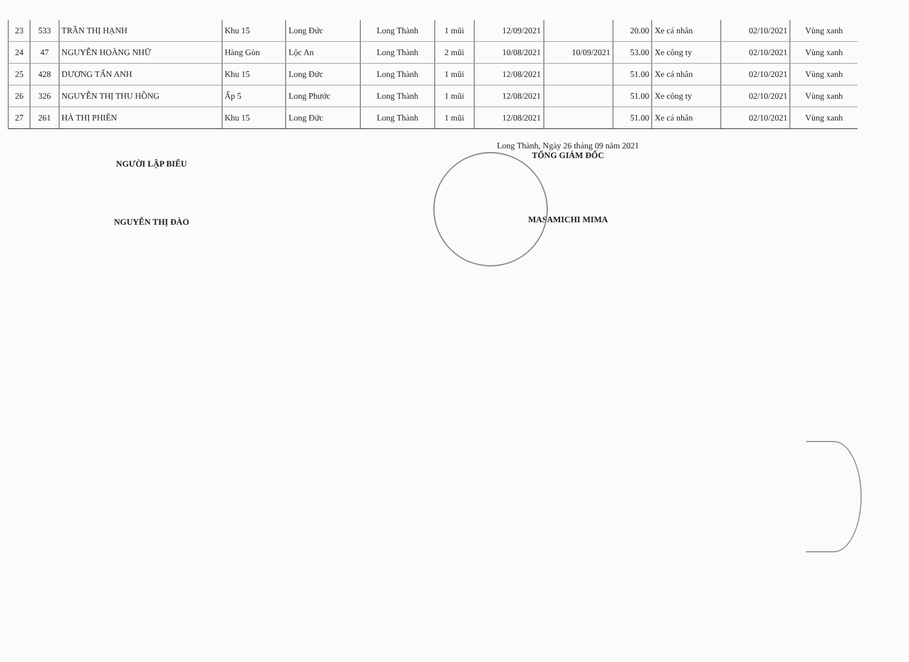| 23 | 533 | TRẦN THỊ HẠNH | Khu 15 | Long Đức | Long Thành | 1 mũi | 12/09/2021 | | 20.00 | Xe cá nhân | 02/10/2021 | Vùng xanh |
| 24 | 47 | NGUYỄN HOÀNG NHỮ | Hàng Gòn | Lộc An | Long Thành | 2 mũi | 10/08/2021 | 10/09/2021 | 53.00 | Xe công ty | 02/10/2021 | Vùng xanh |
| 25 | 428 | DƯƠNG TẤN ANH | Khu 15 | Long Đức | Long Thành | 1 mũi | 12/08/2021 | | 51.00 | Xe cá nhân | 02/10/2021 | Vùng xanh |
| 26 | 326 | NGUYỄN THỊ THU HỒNG | Ấp 5 | Long Phước | Long Thành | 1 mũi | 12/08/2021 | | 51.00 | Xe công ty | 02/10/2021 | Vùng xanh |
| 27 | 261 | HÀ THỊ PHIÊN | Khu 15 | Long Đức | Long Thành | 1 mũi | 12/08/2021 | | 51.00 | Xe cá nhân | 02/10/2021 | Vùng xanh |
NGƯỜI LẬP BIỂU
NGUYỄN THỊ ĐÀO
Long Thành, Ngày 26 tháng 09 năm 2021
TỔNG GIÁM ĐỐC
MASAMICHI MIMA